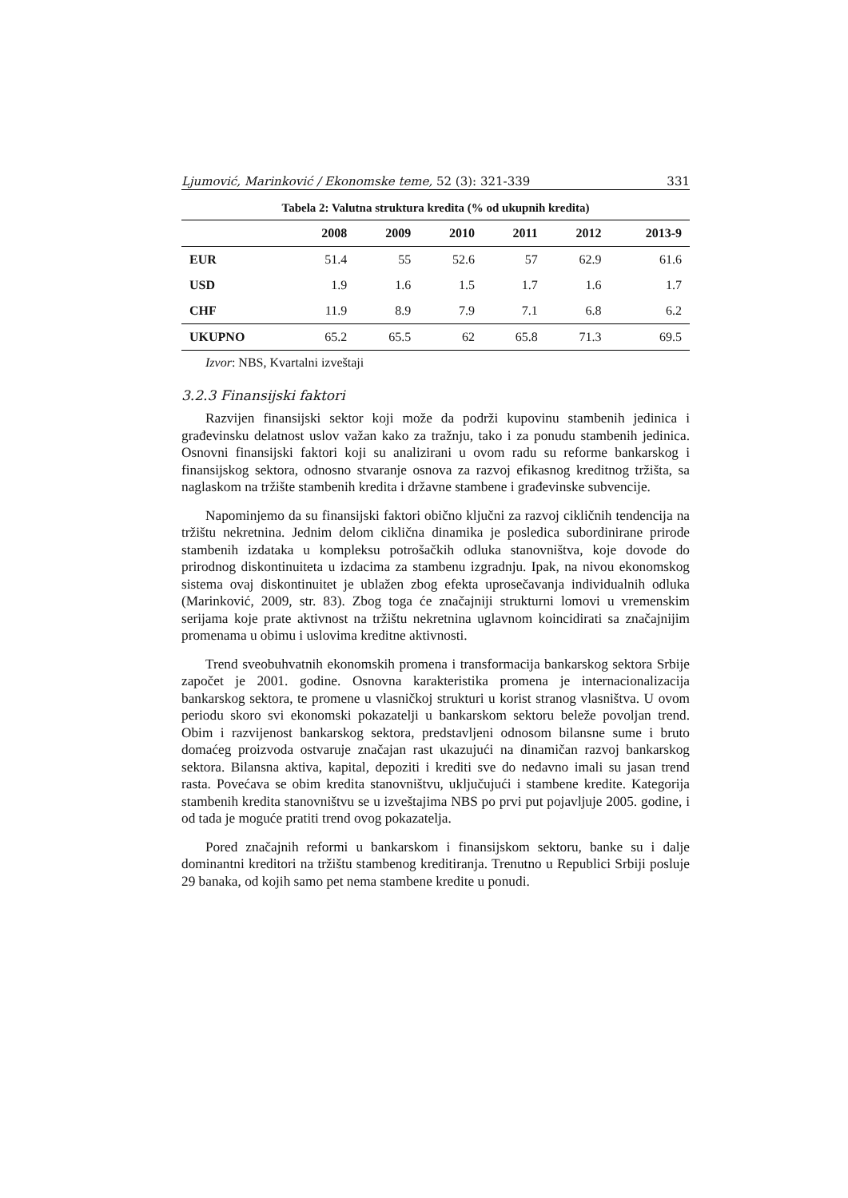Ljumović, Marinković / Ekonomske teme, 52 (3): 321-339 331
Tabela 2: Valutna struktura kredita (% od ukupnih kredita)
| | 2008 | 2009 | 2010 | 2011 | 2012 | 2013-9 |
| --- | --- | --- | --- | --- | --- | --- |
| EUR | 51.4 | 55 | 52.6 | 57 | 62.9 | 61.6 |
| USD | 1.9 | 1.6 | 1.5 | 1.7 | 1.6 | 1.7 |
| CHF | 11.9 | 8.9 | 7.9 | 7.1 | 6.8 | 6.2 |
| UKUPNO | 65.2 | 65.5 | 62 | 65.8 | 71.3 | 69.5 |
Izvor: NBS, Kvartalni izveštaji
3.2.3 Finansijski faktori
Razvijen finansijski sektor koji može da podrži kupovinu stambenih jedinica i građevinsku delatnost uslov važan kako za tražnju, tako i za ponudu stambenih jedinica. Osnovni finansijski faktori koji su analizirani u ovom radu su reforme bankarskog i finansijskog sektora, odnosno stvaranje osnova za razvoj efikasnog kreditnog tržišta, sa naglaskom na tržište stambenih kredita i državne stambene i građevinske subvencije.
Napominjemo da su finansijski faktori obično ključni za razvoj cikličnih tendencija na tržištu nekretnina. Jednim delom ciklična dinamika je posledica subordinirane prirode stambenih izdataka u kompleksu potrošačkih odluka stanovništva, koje dovode do prirodnog diskontinuiteta u izdacima za stambenu izgradnju. Ipak, na nivou ekonomskog sistema ovaj diskontinuitet je ublažen zbog efekta uprosečavanja individualnih odluka (Marinković, 2009, str. 83). Zbog toga će značajniji strukturni lomovi u vremenskim serijama koje prate aktivnost na tržištu nekretnina uglavnom koincidirati sa značajnijim promenama u obimu i uslovima kreditne aktivnosti.
Trend sveobuhvatnih ekonomskih promena i transformacija bankarskog sektora Srbije započet je 2001. godine. Osnovna karakteristika promena je internacionalizacija bankarskog sektora, te promene u vlasničkoj strukturi u korist stranog vlasništva. U ovom periodu skoro svi ekonomski pokazatelji u bankarskom sektoru beleže povoljan trend. Obim i razvijenost bankarskog sektora, predstavljeni odnosom bilansne sume i bruto domaćeg proizvoda ostvaruje značajan rast ukazujući na dinamičan razvoj bankarskog sektora. Bilansna aktiva, kapital, depoziti i krediti sve do nedavno imali su jasan trend rasta. Povećava se obim kredita stanovništvu, uključujući i stambene kredite. Kategorija stambenih kredita stanovništvu se u izveštajima NBS po prvi put pojavljuje 2005. godine, i od tada je moguće pratiti trend ovog pokazatelja.
Pored značajnih reformi u bankarskom i finansijskom sektoru, banke su i dalje dominantni kreditori na tržištu stambenog kreditiranja. Trenutno u Republici Srbiji posluje 29 banaka, od kojih samo pet nema stambene kredite u ponudi.